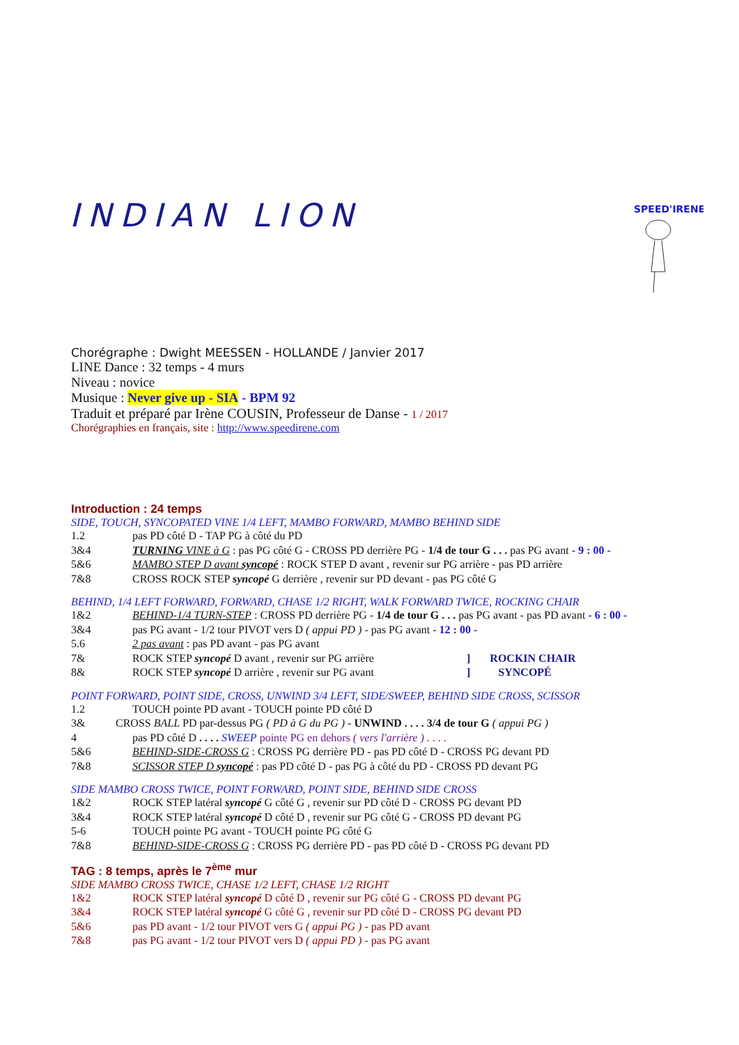INDIAN LION
SPEED'IRENE
Chorégraphe : Dwight MEESSEN - HOLLANDE / Janvier 2017
LINE Dance : 32 temps - 4 murs
Niveau : novice
Musique : Never give up - SIA - BPM 92
Traduit et préparé par Irène COUSIN, Professeur de Danse - 1 / 2017
Chorégraphies en français, site : http://www.speedirene.com
Introduction : 24 temps
SIDE, TOUCH, SYNCOPATED VINE 1/4 LEFT, MAMBO FORWARD, MAMBO BEHIND SIDE
1.2 pas PD côté D - TAP PG à côté du PD
3&4 TURNING VINE à G : pas PG côté G - CROSS PD derrière PG - 1/4 de tour G . . . pas PG avant - 9 : 00 -
5&6 MAMBO STEP D avant syncopé : ROCK STEP D avant , revenir sur PG arrière - pas PD arrière
7&8 CROSS ROCK STEP syncopé G derrière , revenir sur PD devant - pas PG côté G
BEHIND, 1/4 LEFT FORWARD, FORWARD, CHASE 1/2 RIGHT, WALK FORWARD TWICE, ROCKING CHAIR
1&2 BEHIND-1/4 TURN-STEP : CROSS PD derrière PG - 1/4 de tour G . . . pas PG avant - pas PD avant - 6 : 00 -
3&4 pas PG avant - 1/2 tour PIVOT vers D ( appui PD ) - pas PG avant - 12 : 00 -
5.6 2 pas avant : pas PD avant - pas PG avant
7& ROCK STEP syncopé D avant , revenir sur PG arrière] ROCKIN CHAIR
8& ROCK STEP syncopé D arrière , revenir sur PG avant] SYNCOPÉ
POINT FORWARD, POINT SIDE, CROSS, UNWIND 3/4 LEFT, SIDE/SWEEP, BEHIND SIDE CROSS, SCISSOR
1.2 TOUCH pointe PD avant - TOUCH pointe PD côté D
3& CROSS BALL PD par-dessus PG ( PD à G du PG ) - UNWIND . . . . 3/4 de tour G ( appui PG )
4 pas PD côté D . . . . SWEEP pointe PG en dehors ( vers l'arrière ) . . . .
5&6 BEHIND-SIDE-CROSS G : CROSS PG derrière PD - pas PD côté D - CROSS PG devant PD
7&8 SCISSOR STEP D syncopé : pas PD côté D - pas PG à côté du PD - CROSS PD devant PG
SIDE MAMBO CROSS TWICE, POINT FORWARD, POINT SIDE, BEHIND SIDE CROSS
1&2 ROCK STEP latéral syncopé G côté G , revenir sur PD côté D - CROSS PG devant PD
3&4 ROCK STEP latéral syncopé D côté D , revenir sur PG côté G - CROSS PD devant PG
5-6 TOUCH pointe PG avant - TOUCH pointe PG côté G
7&8 BEHIND-SIDE-CROSS G : CROSS PG derrière PD - pas PD côté D - CROSS PG devant PD
TAG : 8 temps, après le 7<sup>ème</sup> mur
SIDE MAMBO CROSS TWICE, CHASE 1/2 LEFT, CHASE 1/2 RIGHT
1&2 ROCK STEP latéral syncopé D côté D , revenir sur PG côté G - CROSS PD devant PG
3&4 ROCK STEP latéral syncopé G côté G , revenir sur PD côté D - CROSS PG devant PD
5&6 pas PD avant - 1/2 tour PIVOT vers G ( appui PG ) - pas PD avant
7&8 pas PG avant - 1/2 tour PIVOT vers D ( appui PD ) - pas PG avant